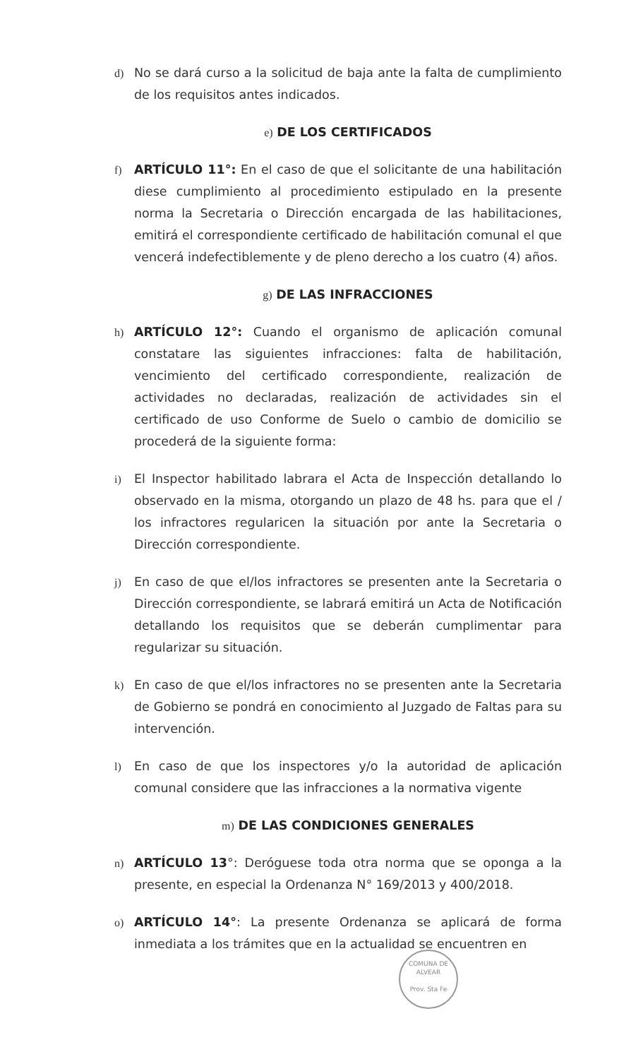d) No se dará curso a la solicitud de baja ante la falta de cumplimiento de los requisitos antes indicados.
e) DE LOS CERTIFICADOS
f) ARTÍCULO 11°: En el caso de que el solicitante de una habilitación diese cumplimiento al procedimiento estipulado en la presente norma la Secretaria o Dirección encargada de las habilitaciones, emitirá el correspondiente certificado de habilitación comunal el que vencerá indefectiblemente y de pleno derecho a los cuatro (4) años.
g) DE LAS INFRACCIONES
h) ARTÍCULO 12°: Cuando el organismo de aplicación comunal constatare las siguientes infracciones: falta de habilitación, vencimiento del certificado correspondiente, realización de actividades no declaradas, realización de actividades sin el certificado de uso Conforme de Suelo o cambio de domicilio se procederá de la siguiente forma:
i) El Inspector habilitado labrara el Acta de Inspección detallando lo observado en la misma, otorgando un plazo de 48 hs. para que el / los infractores regularicen la situación por ante la Secretaria o Dirección correspondiente.
j) En caso de que el/los infractores se presenten ante la Secretaria o Dirección correspondiente, se labrará emitirá un Acta de Notificación detallando los requisitos que se deberán cumplimentar para regularizar su situación.
k) En caso de que el/los infractores no se presenten ante la Secretaria de Gobierno se pondrá en conocimiento al Juzgado de Faltas para su intervención.
l) En caso de que los inspectores y/o la autoridad de aplicación comunal considere que las infracciones a la normativa vigente
m) DE LAS CONDICIONES GENERALES
n) ARTÍCULO 13°: Deróguese toda otra norma que se oponga a la presente, en especial la Ordenanza N° 169/2013 y 400/2018.
o) ARTÍCULO 14°: La presente Ordenanza se aplicará de forma inmediata a los trámites que en la actualidad se encuentren en
COMUNA DE ALVEAR
Prov. Sta Fe